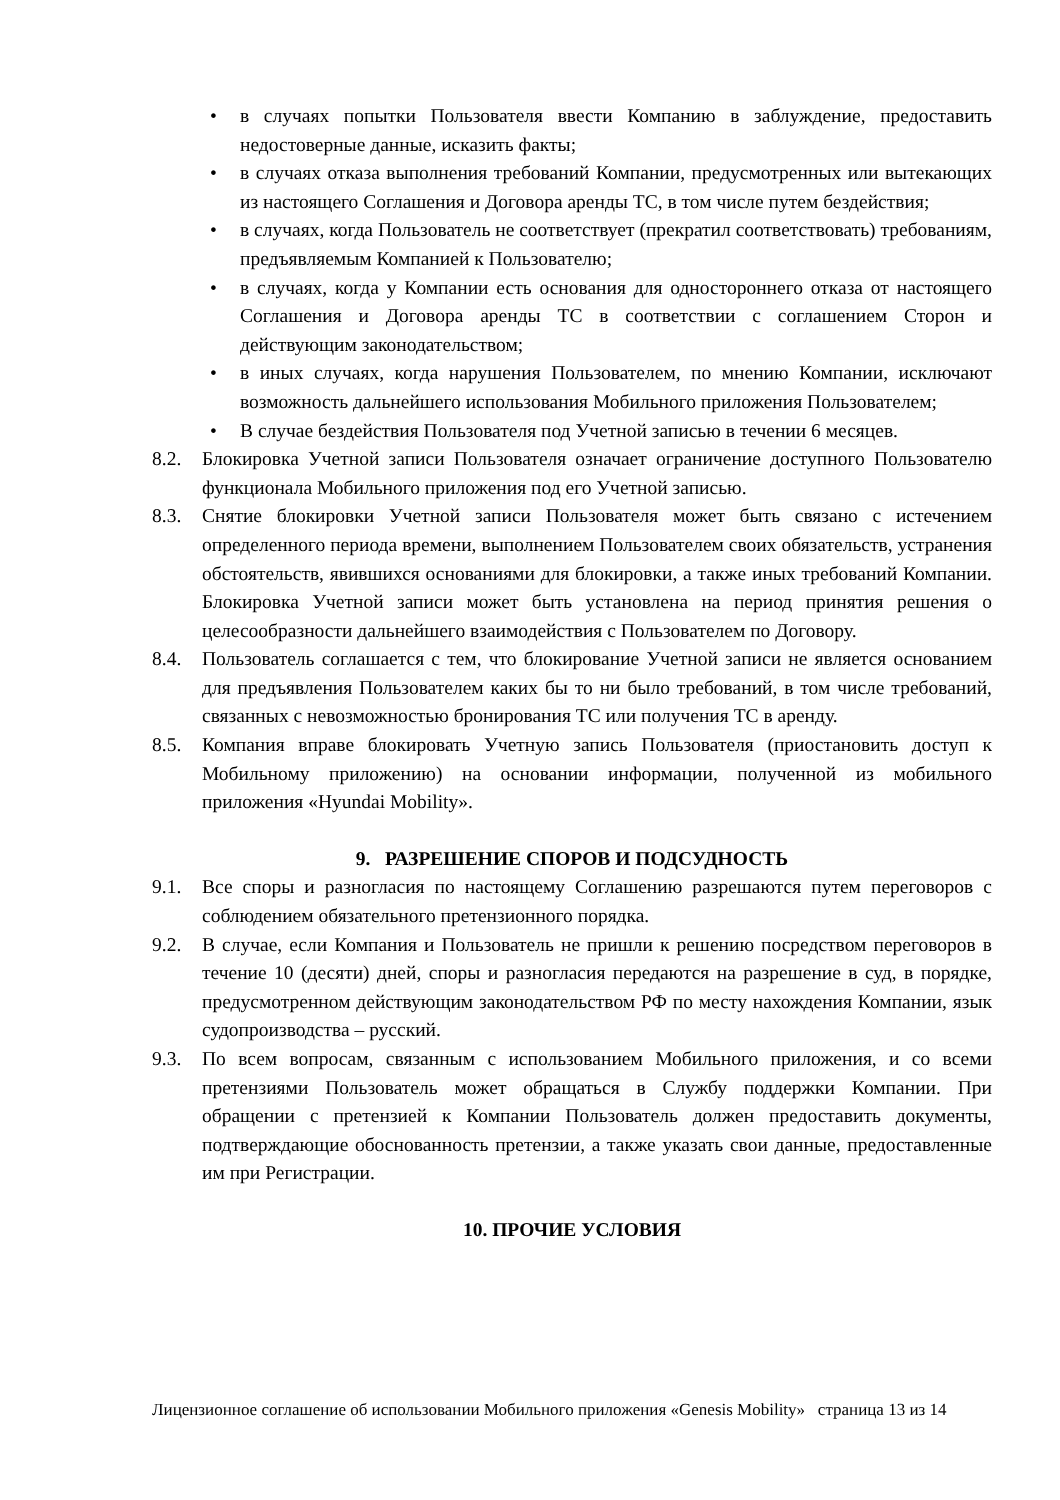• в случаях попытки Пользователя ввести Компанию в заблуждение, предоставить недостоверные данные, исказить факты;
• в случаях отказа выполнения требований Компании, предусмотренных или вытекающих из настоящего Соглашения и Договора аренды ТС, в том числе путем бездействия;
• в случаях, когда Пользователь не соответствует (прекратил соответствовать) требованиям, предъявляемым Компанией к Пользователю;
• в случаях, когда у Компании есть основания для одностороннего отказа от настоящего Соглашения и Договора аренды ТС в соответствии с соглашением Сторон и действующим законодательством;
• в иных случаях, когда нарушения Пользователем, по мнению Компании, исключают возможность дальнейшего использования Мобильного приложения Пользователем;
• В случае бездействия Пользователя под Учетной записью в течении 6 месяцев.
8.2. Блокировка Учетной записи Пользователя означает ограничение доступного Пользователю функционала Мобильного приложения под его Учетной записью.
8.3. Снятие блокировки Учетной записи Пользователя может быть связано с истечением определенного периода времени, выполнением Пользователем своих обязательств, устранения обстоятельств, явившихся основаниями для блокировки, а также иных требований Компании. Блокировка Учетной записи может быть установлена на период принятия решения о целесообразности дальнейшего взаимодействия с Пользователем по Договору.
8.4. Пользователь соглашается с тем, что блокирование Учетной записи не является основанием для предъявления Пользователем каких бы то ни было требований, в том числе требований, связанных с невозможностью бронирования ТС или получения ТС в аренду.
8.5. Компания вправе блокировать Учетную запись Пользователя (приостановить доступ к Мобильному приложению) на основании информации, полученной из мобильного приложения «Hyundai Mobility».
9. РАЗРЕШЕНИЕ СПОРОВ И ПОДСУДНОСТЬ
9.1. Все споры и разногласия по настоящему Соглашению разрешаются путем переговоров с соблюдением обязательного претензионного порядка.
9.2. В случае, если Компания и Пользователь не пришли к решению посредством переговоров в течение 10 (десяти) дней, споры и разногласия передаются на разрешение в суд, в порядке, предусмотренном действующим законодательством РФ по месту нахождения Компании, язык судопроизводства – русский.
9.3. По всем вопросам, связанным с использованием Мобильного приложения, и со всеми претензиями Пользователь может обращаться в Службу поддержки Компании. При обращении с претензией к Компании Пользователь должен предоставить документы, подтверждающие обоснованность претензии, а также указать свои данные, предоставленные им при Регистрации.
10. ПРОЧИЕ УСЛОВИЯ
Лицензионное соглашение об использовании Мобильного приложения «Genesis Mobility» страница 13 из 14